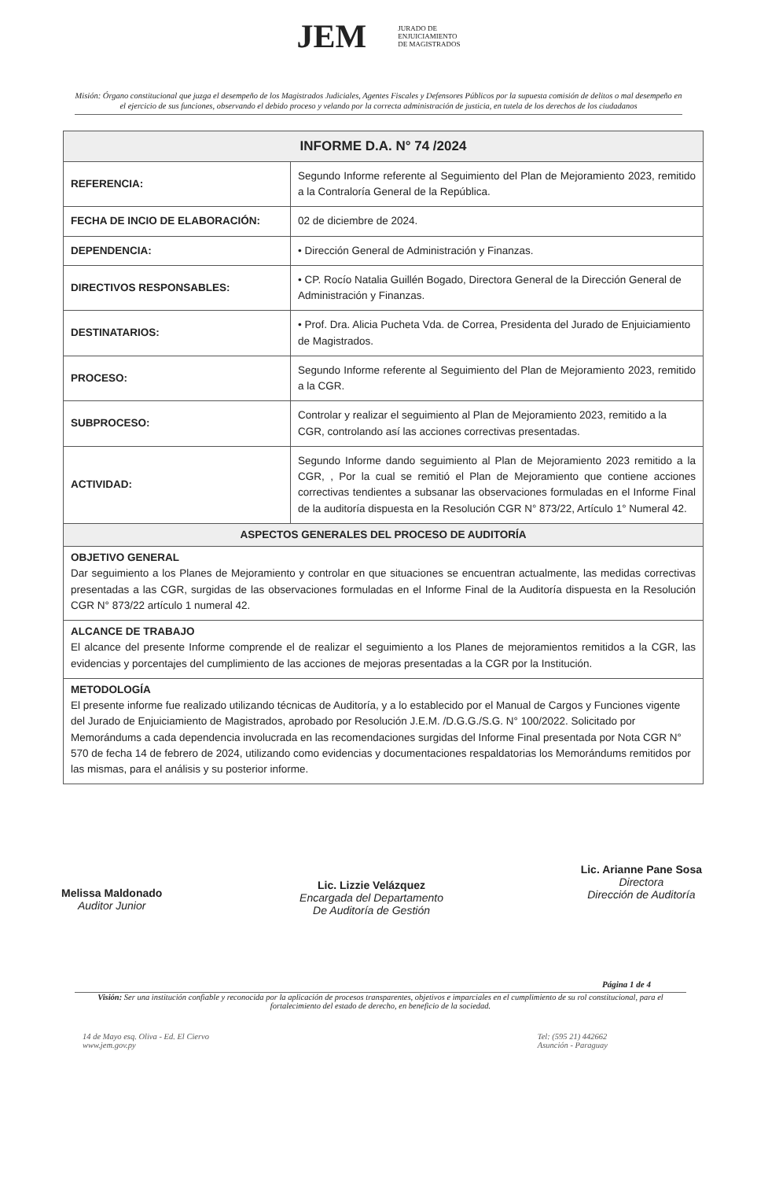JEM JURADO DE
ENJUICIAMIENTO
DE MAGISTRADOS
Misión: Órgano constitucional que juzga el desempeño de los Magistrados Judiciales, Agentes Fiscales y Defensores Públicos por la supuesta comisión de delitos o mal desempeño en el ejercicio de sus funciones, observando el debido proceso y velando por la correcta administración de justicia, en tutela de los derechos de los ciudadanos
| INFORME D.A. N° 74 /2024 | |
| --- | --- |
| REFERENCIA: | Segundo Informe referente al Seguimiento del Plan de Mejoramiento 2023, remitido a la Contraloría General de la República. |
| FECHA DE INCIO DE ELABORACIÓN: | 02 de diciembre de 2024. |
| DEPENDENCIA: | • Dirección General de Administración y Finanzas. |
| DIRECTIVOS RESPONSABLES: | • CP. Rocío Natalia Guillén Bogado, Directora General de la Dirección General de Administración y Finanzas. |
| DESTINATARIOS: | • Prof. Dra. Alicia Pucheta Vda. de Correa, Presidenta del Jurado de Enjuiciamiento de Magistrados. |
| PROCESO: | Segundo Informe referente al Seguimiento del Plan de Mejoramiento 2023, remitido a la CGR. |
| SUBPROCESO: | Controlar y realizar el seguimiento al Plan de Mejoramiento 2023, remitido a la CGR, controlando así las acciones correctivas presentadas. |
| ACTIVIDAD: | Segundo Informe dando seguimiento al Plan de Mejoramiento 2023 remitido a la CGR, , Por la cual se remitió el Plan de Mejoramiento que contiene acciones correctivas tendientes a subsanar las observaciones formuladas en el Informe Final de la auditoría dispuesta en la Resolución CGR N° 873/22, Artículo 1° Numeral 42. |
| ASPECTOS GENERALES DEL PROCESO DE AUDITORÍA | |
| OBJETIVO GENERAL Dar seguimiento a los Planes de Mejoramiento y controlar en que situaciones se encuentran actualmente, las medidas correctivas presentadas a las CGR, surgidas de las observaciones formuladas en el Informe Final de la Auditoría dispuesta en la Resolución CGR N° 873/22 artículo 1 numeral 42. | |
| ALCANCE DE TRABAJO El alcance del presente Informe comprende el de realizar el seguimiento a los Planes de mejoramientos remitidos a la CGR, las evidencias y porcentajes del cumplimiento de las acciones de mejoras presentadas a la CGR por la Institución. | |
| METODOLOGÍA El presente informe fue realizado utilizando técnicas de Auditoría, y a lo establecido por el Manual de Cargos y Funciones vigente del Jurado de Enjuiciamiento de Magistrados, aprobado por Resolución J.E.M. /D.G.G./S.G. N° 100/2022. Solicitado por Memorándums a cada dependencia involucrada en las recomendaciones surgidas del Informe Final presentada por Nota CGR N° 570 de fecha 14 de febrero de 2024, utilizando como evidencias y documentaciones respaldatorias los Memorándums remitidos por las mismas, para el análisis y su posterior informe. | |
Melissa Maldonado
Auditor Junior
Lic. Lizzie Velázquez
Encargada del Departamento
De Auditoría de Gestión
Lic. Arianne Pane Sosa
Directora
Dirección de Auditoría
Página 1 de 4
Visión: Ser una institución confiable y reconocida por la aplicación de procesos transparentes, objetivos e imparciales en el cumplimiento de su rol constitucional, para el fortalecimiento del estado de derecho, en beneficio de la sociedad.
14 de Mayo esq. Oliva - Ed. El Ciervo
www.jem.gov.py
Tel: (595 21) 442662
Asunción - Paraguay